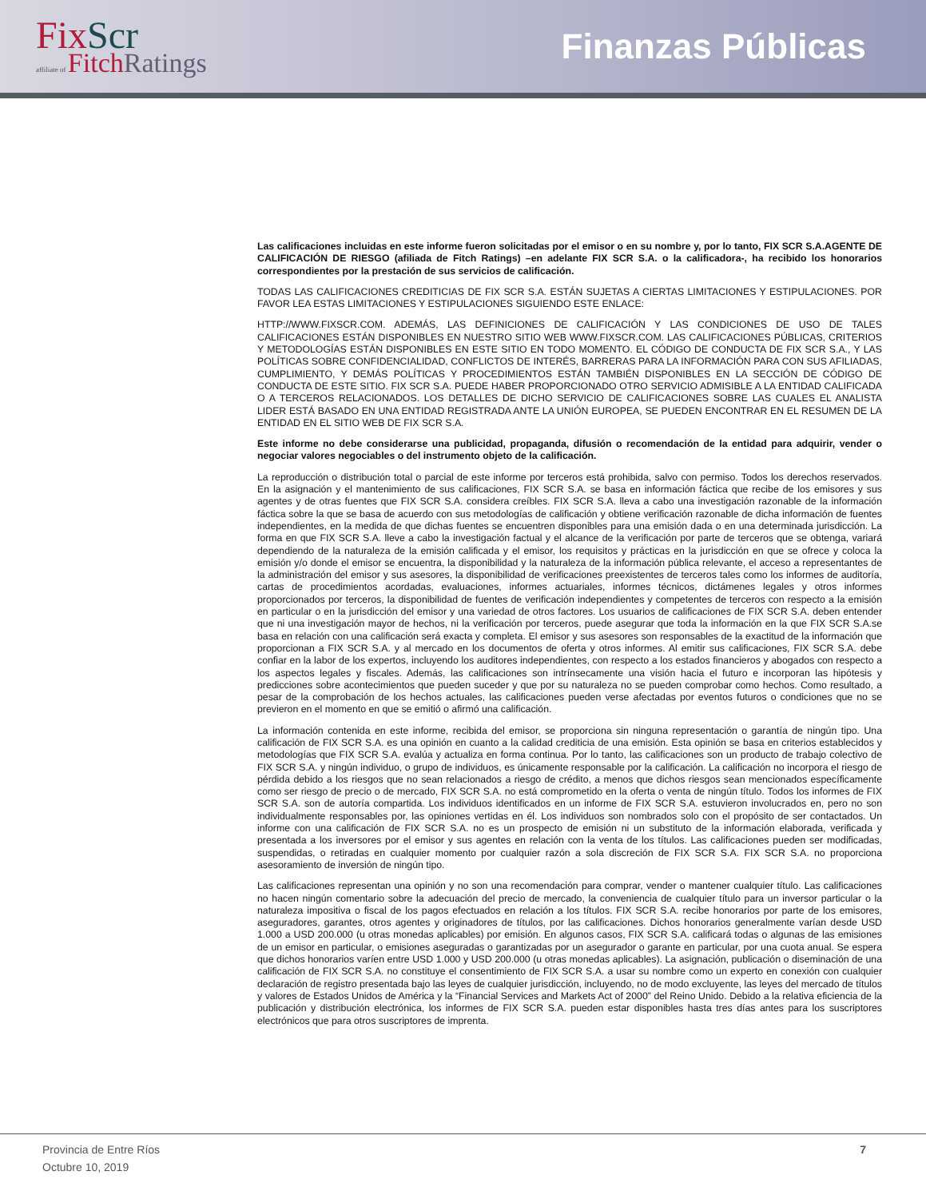FixScr
affiliate of FitchRatings
Finanzas Públicas
Las calificaciones incluidas en este informe fueron solicitadas por el emisor o en su nombre y, por lo tanto, FIX SCR S.A.AGENTE DE CALIFICACIÓN DE RIESGO (afiliada de Fitch Ratings) –en adelante FIX SCR S.A. o la calificadora-, ha recibido los honorarios correspondientes por la prestación de sus servicios de calificación.
TODAS LAS CALIFICACIONES CREDITICIAS DE FIX SCR S.A. ESTÁN SUJETAS A CIERTAS LIMITACIONES Y ESTIPULACIONES. POR FAVOR LEA ESTAS LIMITACIONES Y ESTIPULACIONES SIGUIENDO ESTE ENLACE:
HTTP://WWW.FIXSCR.COM. ADEMÁS, LAS DEFINICIONES DE CALIFICACIÓN Y LAS CONDICIONES DE USO DE TALES CALIFICACIONES ESTÁN DISPONIBLES EN NUESTRO SITIO WEB WWW.FIXSCR.COM. LAS CALIFICACIONES PÚBLICAS, CRITERIOS Y METODOLOGÍAS ESTÁN DISPONIBLES EN ESTE SITIO EN TODO MOMENTO. EL CÓDIGO DE CONDUCTA DE FIX SCR S.A., Y LAS POLÍTICAS SOBRE CONFIDENCIALIDAD, CONFLICTOS DE INTERÉS, BARRERAS PARA LA INFORMACIÓN PARA CON SUS AFILIADAS, CUMPLIMIENTO, Y DEMÁS POLÍTICAS Y PROCEDIMIENTOS ESTÁN TAMBIÉN DISPONIBLES EN LA SECCIÓN DE CÓDIGO DE CONDUCTA DE ESTE SITIO. FIX SCR S.A. PUEDE HABER PROPORCIONADO OTRO SERVICIO ADMISIBLE A LA ENTIDAD CALIFICADA O A TERCEROS RELACIONADOS. LOS DETALLES DE DICHO SERVICIO DE CALIFICACIONES SOBRE LAS CUALES EL ANALISTA LIDER ESTÁ BASADO EN UNA ENTIDAD REGISTRADA ANTE LA UNIÓN EUROPEA, SE PUEDEN ENCONTRAR EN EL RESUMEN DE LA ENTIDAD EN EL SITIO WEB DE FIX SCR S.A.
Este informe no debe considerarse una publicidad, propaganda, difusión o recomendación de la entidad para adquirir, vender o negociar valores negociables o del instrumento objeto de la calificación.
La reproducción o distribución total o parcial de este informe por terceros está prohibida, salvo con permiso. Todos los derechos reservados. En la asignación y el mantenimiento de sus calificaciones, FIX SCR S.A. se basa en información fáctica que recibe de los emisores y sus agentes y de otras fuentes que FIX SCR S.A. considera creíbles. FIX SCR S.A. lleva a cabo una investigación razonable de la información fáctica sobre la que se basa de acuerdo con sus metodologías de calificación y obtiene verificación razonable de dicha información de fuentes independientes, en la medida de que dichas fuentes se encuentren disponibles para una emisión dada o en una determinada jurisdicción. La forma en que FIX SCR S.A. lleve a cabo la investigación factual y el alcance de la verificación por parte de terceros que se obtenga, variará dependiendo de la naturaleza de la emisión calificada y el emisor, los requisitos y prácticas en la jurisdicción en que se ofrece y coloca la emisión y/o donde el emisor se encuentra, la disponibilidad y la naturaleza de la información pública relevante, el acceso a representantes de la administración del emisor y sus asesores, la disponibilidad de verificaciones preexistentes de terceros tales como los informes de auditoría, cartas de procedimientos acordadas, evaluaciones, informes actuariales, informes técnicos, dictámenes legales y otros informes proporcionados por terceros, la disponibilidad de fuentes de verificación independientes y competentes de terceros con respecto a la emisión en particular o en la jurisdicción del emisor y una variedad de otros factores. Los usuarios de calificaciones de FIX SCR S.A. deben entender que ni una investigación mayor de hechos, ni la verificación por terceros, puede asegurar que toda la información en la que FIX SCR S.A.se basa en relación con una calificación será exacta y completa. El emisor y sus asesores son responsables de la exactitud de la información que proporcionan a FIX SCR S.A. y al mercado en los documentos de oferta y otros informes. Al emitir sus calificaciones, FIX SCR S.A. debe confiar en la labor de los expertos, incluyendo los auditores independientes, con respecto a los estados financieros y abogados con respecto a los aspectos legales y fiscales. Además, las calificaciones son intrínsecamente una visión hacia el futuro e incorporan las hipótesis y predicciones sobre acontecimientos que pueden suceder y que por su naturaleza no se pueden comprobar como hechos. Como resultado, a pesar de la comprobación de los hechos actuales, las calificaciones pueden verse afectadas por eventos futuros o condiciones que no se previeron en el momento en que se emitió o afirmó una calificación.
La información contenida en este informe, recibida del emisor, se proporciona sin ninguna representación o garantía de ningún tipo. Una calificación de FIX SCR S.A. es una opinión en cuanto a la calidad crediticia de una emisión. Esta opinión se basa en criterios establecidos y metodologías que FIX SCR S.A. evalúa y actualiza en forma continua. Por lo tanto, las calificaciones son un producto de trabajo colectivo de FIX SCR S.A. y ningún individuo, o grupo de individuos, es únicamente responsable por la calificación. La calificación no incorpora el riesgo de pérdida debido a los riesgos que no sean relacionados a riesgo de crédito, a menos que dichos riesgos sean mencionados específicamente como ser riesgo de precio o de mercado, FIX SCR S.A. no está comprometido en la oferta o venta de ningún título. Todos los informes de FIX SCR S.A. son de autoría compartida. Los individuos identificados en un informe de FIX SCR S.A. estuvieron involucrados en, pero no son individualmente responsables por, las opiniones vertidas en él. Los individuos son nombrados solo con el propósito de ser contactados. Un informe con una calificación de FIX SCR S.A. no es un prospecto de emisión ni un substituto de la información elaborada, verificada y presentada a los inversores por el emisor y sus agentes en relación con la venta de los títulos. Las calificaciones pueden ser modificadas, suspendidas, o retiradas en cualquier momento por cualquier razón a sola discreción de FIX SCR S.A. FIX SCR S.A. no proporciona asesoramiento de inversión de ningún tipo.
Las calificaciones representan una opinión y no son una recomendación para comprar, vender o mantener cualquier título. Las calificaciones no hacen ningún comentario sobre la adecuación del precio de mercado, la conveniencia de cualquier título para un inversor particular o la naturaleza impositiva o fiscal de los pagos efectuados en relación a los títulos. FIX SCR S.A. recibe honorarios por parte de los emisores, aseguradores, garantes, otros agentes y originadores de títulos, por las calificaciones. Dichos honorarios generalmente varían desde USD 1.000 a USD 200.000 (u otras monedas aplicables) por emisión. En algunos casos, FIX SCR S.A. calificará todas o algunas de las emisiones de un emisor en particular, o emisiones aseguradas o garantizadas por un asegurador o garante en particular, por una cuota anual. Se espera que dichos honorarios varíen entre USD 1.000 y USD 200.000 (u otras monedas aplicables). La asignación, publicación o diseminación de una calificación de FIX SCR S.A. no constituye el consentimiento de FIX SCR S.A. a usar su nombre como un experto en conexión con cualquier declaración de registro presentada bajo las leyes de cualquier jurisdicción, incluyendo, no de modo excluyente, las leyes del mercado de títulos y valores de Estados Unidos de América y la “Financial Services and Markets Act of 2000” del Reino Unido. Debido a la relativa eficiencia de la publicación y distribución electrónica, los informes de FIX SCR S.A. pueden estar disponibles hasta tres días antes para los suscriptores electrónicos que para otros suscriptores de imprenta.
Provincia de Entre Ríos
Octubre 10, 2019
7